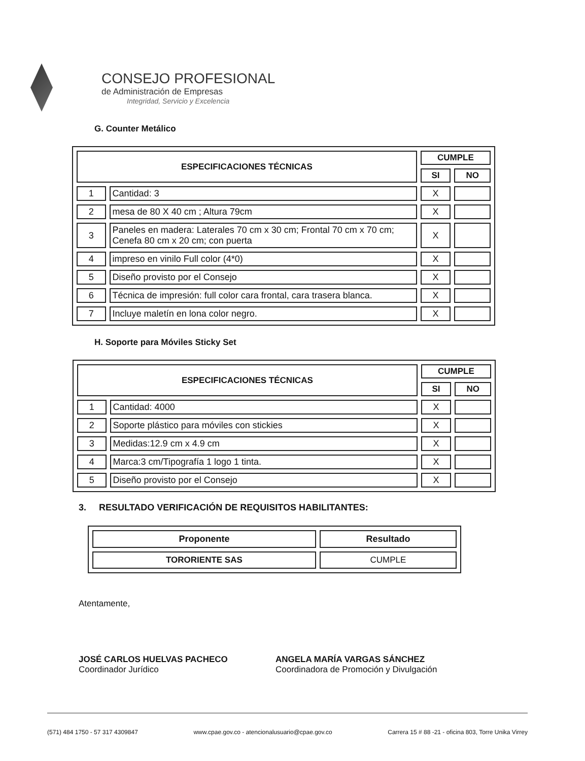CONSEJO PROFESIONAL
de Administración de Empresas
Integridad, Servicio y Excelencia
G. Counter Metálico
| ESPECIFICACIONES TÉCNICAS | | CUMPLE | |
| --- | --- | --- | --- |
| | | SI | NO |
| 1 | Cantidad: 3 | X | |
| 2 | mesa de 80 X 40 cm ; Altura 79cm | X | |
| 3 | Paneles en madera: Laterales 70 cm x 30 cm; Frontal 70 cm x 70 cm; Cenefa 80 cm x 20 cm; con puerta | X | |
| 4 | impreso en vinilo Full color (4*0) | X | |
| 5 | Diseño provisto por el Consejo | X | |
| 6 | Técnica de impresión: full color cara frontal, cara trasera blanca. | X | |
| 7 | Incluye maletín en lona color negro. | X | |
H. Soporte para Móviles Sticky Set
| ESPECIFICACIONES TÉCNICAS | | CUMPLE | |
| --- | --- | --- | --- |
| | | SI | NO |
| 1 | Cantidad: 4000 | X | |
| 2 | Soporte plástico para móviles con stickies | X | |
| 3 | Medidas:12.9 cm x 4.9 cm | X | |
| 4 | Marca:3 cm/Tipografía 1 logo 1 tinta. | X | |
| 5 | Diseño provisto por el Consejo | X | |
3. RESULTADO VERIFICACIÓN DE REQUISITOS HABILITANTES:
| Proponente | Resultado |
| TORORIENTE SAS | CUMPLE |
Atentamente,
JOSÉ CARLOS HUELVAS PACHECO
Coordinador Jurídico
ANGELA MARÍA VARGAS SÁNCHEZ
Coordinadora de Promoción y Divulgación
(571) 484 1750 - 57 317 4309847 www.cpae.gov.co - atencionalusuario@cpae.gov.co Carrera 15 # 88 -21 - oficina 803, Torre Unika Virrey